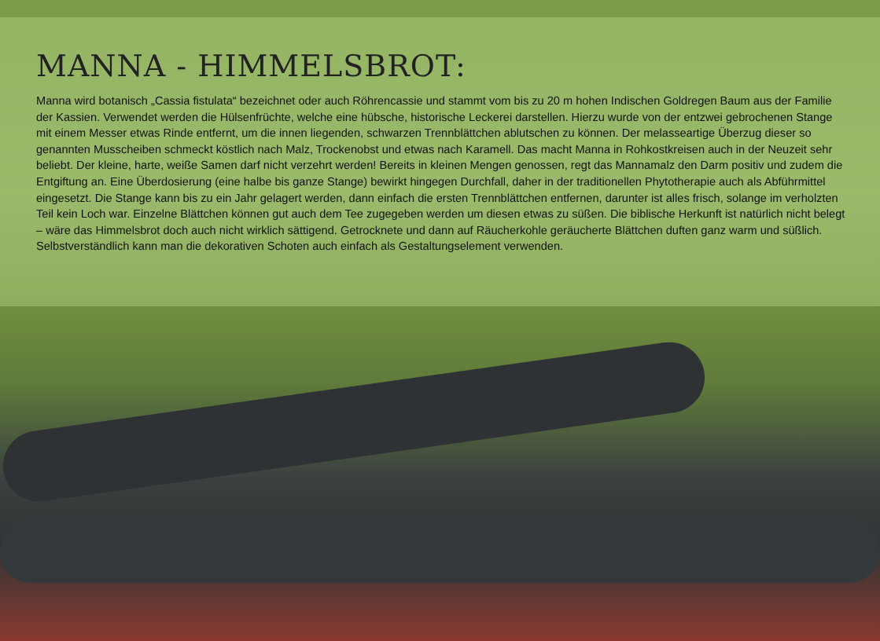MANNA - HIMMELSBROT:
Manna wird botanisch „Cassia fistulata“ bezeichnet oder auch Röhrencassie und stammt vom bis zu 20 m hohen Indischen Goldregen Baum aus der Familie der Kassien. Verwendet werden die Hülsenfrüchte, welche eine hübsche, historische Leckerei darstellen. Hierzu wurde von der entzwei gebrochenen Stange mit einem Messer etwas Rinde entfernt, um die innen liegenden, schwarzen Trennblättchen ablutschen zu können. Der melasseartige Überzug dieser so genannten Musscheiben schmeckt köstlich nach Malz, Trockenobst und etwas nach Karamell. Das macht Manna in Rohkostkreisen auch in der Neuzeit sehr beliebt. Der kleine, harte, weiße Samen darf nicht verzehrt werden! Bereits in kleinen Mengen genossen, regt das Mannamalz den Darm positiv und zudem die Entgiftung an. Eine Überdosierung (eine halbe bis ganze Stange) bewirkt hingegen Durchfall, daher in der traditionellen Phytotherapie auch als Abführmittel eingesetzt. Die Stange kann bis zu ein Jahr gelagert werden, dann einfach die ersten Trennblättchen entfernen, darunter ist alles frisch, solange im verholzten Teil kein Loch war. Einzelne Blättchen können gut auch dem Tee zugegeben werden um diesen etwas zu süßen. Die biblische Herkunft ist natürlich nicht belegt – wäre das Himmelsbrot doch auch nicht wirklich sättigend. Getrocknete und dann auf Räucherkohle geräucherte Blättchen duften ganz warm und süßlich. Selbstverständlich kann man die dekorativen Schoten auch einfach als Gestaltungselement verwenden.